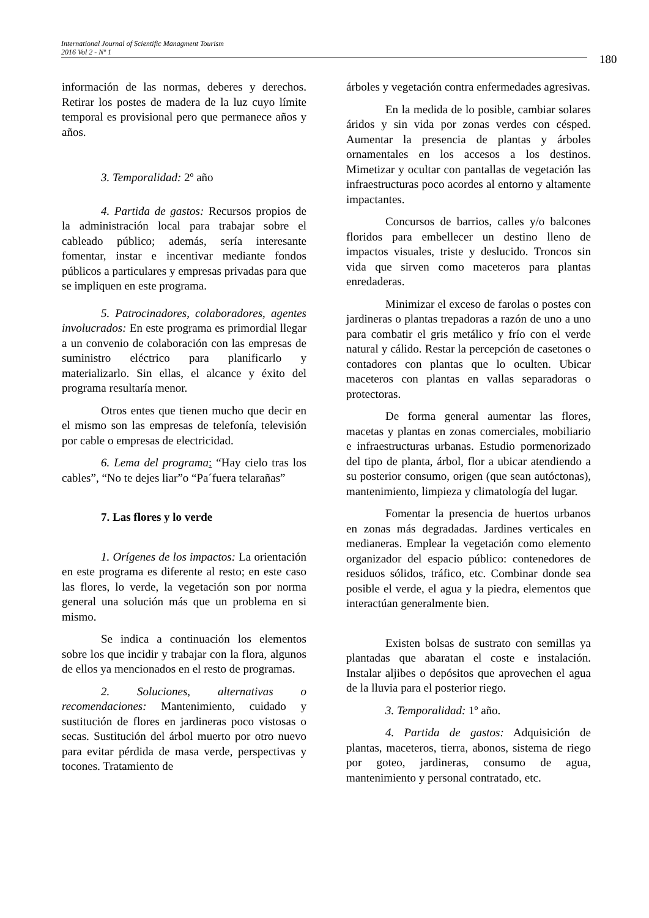International Journal of Scientific Managment Tourism
2016 Vol 2 - Nº 1
180
información de las normas, deberes y derechos. Retirar los postes de madera de la luz cuyo límite temporal es provisional pero que permanece años y años.
3. Temporalidad: 2º año
4. Partida de gastos: Recursos propios de la administración local para trabajar sobre el cableado público; además, sería interesante fomentar, instar e incentivar mediante fondos públicos a particulares y empresas privadas para que se impliquen en este programa.
5. Patrocinadores, colaboradores, agentes involucrados: En este programa es primordial llegar a un convenio de colaboración con las empresas de suministro eléctrico para planificarlo y materializarlo. Sin ellas, el alcance y éxito del programa resultaría menor.
Otros entes que tienen mucho que decir en el mismo son las empresas de telefonía, televisión por cable o empresas de electricidad.
6. Lema del programa: “Hay cielo tras los cables”, “No te dejes liar”o “Pa´fuera telarañas”
7. Las flores y lo verde
1. Orígenes de los impactos: La orientación en este programa es diferente al resto; en este caso las flores, lo verde, la vegetación son por norma general una solución más que un problema en si mismo.
Se indica a continuación los elementos sobre los que incidir y trabajar con la flora, algunos de ellos ya mencionados en el resto de programas.
2. Soluciones, alternativas o recomendaciones: Mantenimiento, cuidado y sustitución de flores en jardineras poco vistosas o secas. Sustitución del árbol muerto por otro nuevo para evitar pérdida de masa verde, perspectivas y tocones. Tratamiento de
árboles y vegetación contra enfermedades agresivas.
En la medida de lo posible, cambiar solares áridos y sin vida por zonas verdes con césped. Aumentar la presencia de plantas y árboles ornamentales en los accesos a los destinos. Mimetizar y ocultar con pantallas de vegetación las infraestructuras poco acordes al entorno y altamente impactantes.
Concursos de barrios, calles y/o balcones floridos para embellecer un destino lleno de impactos visuales, triste y deslucido. Troncos sin vida que sirven como maceteros para plantas enredaderas.
Minimizar el exceso de farolas o postes con jardineras o plantas trepadoras a razón de uno a uno para combatir el gris metálico y frío con el verde natural y cálido. Restar la percepción de casetones o contadores con plantas que lo oculten. Ubicar maceteros con plantas en vallas separadoras o protectoras.
De forma general aumentar las flores, macetas y plantas en zonas comerciales, mobiliario e infraestructuras urbanas. Estudio pormenorizado del tipo de planta, árbol, flor a ubicar atendiendo a su posterior consumo, origen (que sean autóctonas), mantenimiento, limpieza y climatología del lugar.
Fomentar la presencia de huertos urbanos en zonas más degradadas. Jardines verticales en medianeras. Emplear la vegetación como elemento organizador del espacio público: contenedores de residuos sólidos, tráfico, etc. Combinar donde sea posible el verde, el agua y la piedra, elementos que interactúan generalmente bien.
Existen bolsas de sustrato con semillas ya plantadas que abaratan el coste e instalación. Instalar aljibes o depósitos que aprovechen el agua de la lluvia para el posterior riego.
3. Temporalidad: 1º año.
4. Partida de gastos: Adquisición de plantas, maceteros, tierra, abonos, sistema de riego por goteo, jardineras, consumo de agua, mantenimiento y personal contratado, etc.